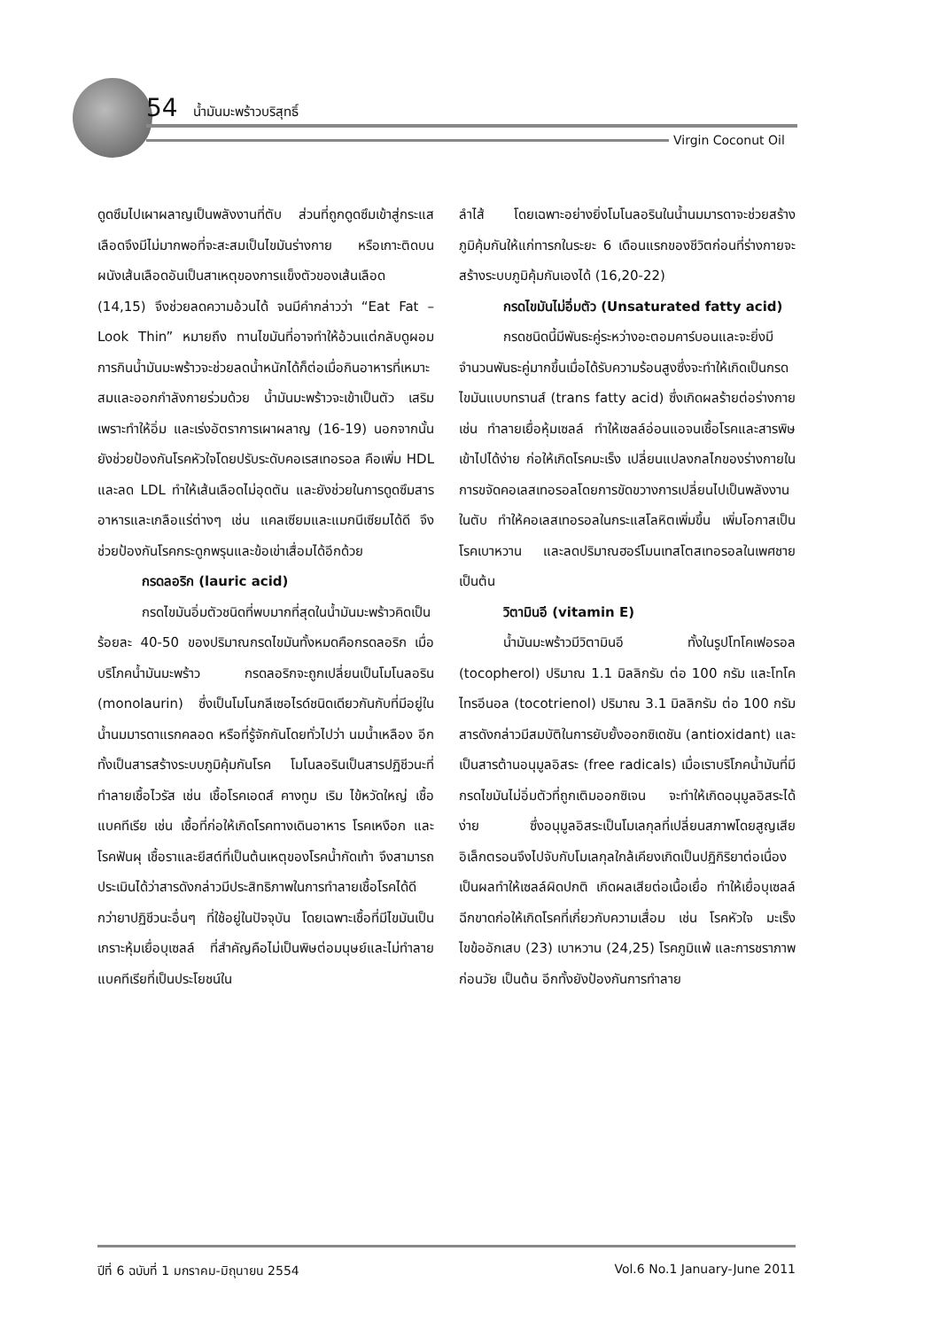54 น้ำมันมะพร้าวบริสุทธิ์
Virgin Coconut Oil
ดูดซึมไปเผาผลาญเป็นพลังงานที่ตับ ส่วนที่ถูกดูดซึมเข้าสู่กระแสเลือดจึงมีไม่มากพอที่จะสะสมเป็นไขมันร่างกาย หรือเกาะติดบนผนังเส้นเลือดอันเป็นสาเหตุของการแข็งตัวของเส้นเลือด (14,15) จึงช่วยลดความอ้วนได้ จนมีคำกล่าวว่า “Eat Fat –Look Thin” หมายถึง ทานไขมันที่อาจทำให้อ้วนแต่กลับดูผอม การกินน้ำมันมะพร้าวจะช่วยลดน้ำหนักได้ก็ต่อเมื่อกินอาหารที่เหมาะสมและออกกำลังกายร่วมด้วย น้ำมันมะพร้าวจะเข้าเป็นตัว เสริมเพราะทำให้อิ่ม และเร่งอัตราการเผาผลาญ (16-19) นอกจากนั้นยังช่วยป้องกันโรคหัวใจโดยปรับระดับคอเรสเทอรอล คือเพิ่ม HDL และลด LDL ทำให้เส้นเลือดไม่อุดตัน และยังช่วยในการดูดซึมสารอาหารและเกลือแร่ต่างๆ เช่น แคลเซียมและแมกนีเซียมได้ดี จึงช่วยป้องกันโรคกระดูกพรุนและข้อเข่าเสื่อมได้อีกด้วย
กรดลอริก (lauric acid)
กรดไขมันอิ่มตัวชนิดที่พบมากที่สุดในน้ำมันมะพร้าวคิดเป็นร้อยละ 40-50 ของปริมาณกรดไขมันทั้งหมดคือกรดลอริก เมื่อบริโภคน้ำมันมะพร้าว กรดลอริกจะถูกเปลี่ยนเป็นโมโนลอริน (monolaurin) ซึ่งเป็นโมโนกลีเซอไรด์ชนิดเดียวกันกับที่มีอยู่ในน้ำนมมารดาแรกคลอด หรือที่รู้จักกันโดยทั่วไปว่า นมน้ำเหลือง อีกทั้งเป็นสารสร้างระบบภูมิคุ้มกันโรค โมโนลอรินเป็นสารปฏิชีวนะที่ทำลายเชื้อไวรัส เช่น เชื้อโรคเอดส์ คางทูม เริม ไข้หวัดใหญ่ เชื้อแบคทีเรีย เช่น เชื้อที่ก่อให้เกิดโรคทางเดินอาหาร โรคเหงือก และโรคฟันผุ เชื้อราและยีสต์ที่เป็นต้นเหตุของโรคน้ำกัดเท้า จึงสามารถประเมินได้ว่าสารดังกล่าวมีประสิทธิภาพในการทำลายเชื้อโรคได้ดีกว่ายาปฏิชีวนะอื่นๆ ที่ใช้อยู่ในปัจจุบัน โดยเฉพาะเชื้อที่มีไขมันเป็นเกราะหุ้มเยื่อบุเซลล์ ที่สำคัญคือไม่เป็นพิษต่อมนุษย์และไม่ทำลายแบคทีเรียที่เป็นประโยชน์ใน
ลำไส้ โดยเฉพาะอย่างยิ่งโมโนลอรินในน้ำนมมารดาจะช่วยสร้างภูมิคุ้มกันให้แก่ทารกในระยะ 6 เดือนแรกของชีวิตก่อนที่ร่างกายจะสร้างระบบภูมิคุ้มกันเองได้ (16,20-22)
กรดไขมันไม่อิ่มตัว (Unsaturated fatty acid)
กรดชนิดนี้มีพันธะคู่ระหว่างอะตอมคาร์บอนและจะยิ่งมีจำนวนพันธะคู่มากขึ้นเมื่อได้รับความร้อนสูงซึ่งจะทำให้เกิดเป็นกรดไขมันแบบทรานส์ (trans fatty acid) ซึ่งเกิดผลร้ายต่อร่างกาย เช่น ทำลายเยื่อหุ้มเซลล์ ทำให้เซลล์อ่อนแอจนเชื้อโรคและสารพิษเข้าไปได้ง่าย ก่อให้เกิดโรคมะเร็ง เปลี่ยนแปลงกลไกของร่างกายในการขจัดคอเลสเทอรอลโดยการขัดขวางการเปลี่ยนไปเป็นพลังงานในตับ ทำให้คอเลสเทอรอลในกระแสโลหิตเพิ่มขึ้น เพิ่มโอกาสเป็นโรคเบาหวาน และลดปริมาณฮอร์โมนเทสโตสเทอรอลในเพศชาย เป็นต้น
วิตามินอี (vitamin E)
น้ำมันมะพร้าวมีวิตามินอี ทั้งในรูปโทโคเฟอรอล (tocopherol) ปริมาณ 1.1 มิลลิกรัม ต่อ 100 กรัม และโทโคไทรอีนอล (tocotrienol) ปริมาณ 3.1 มิลลิกรัม ต่อ 100 กรัม สารดังกล่าวมีสมบัติในการยับยั้งออกซิเดชัน (antioxidant) และเป็นสารต้านอนุมูลอิสระ (free radicals) เมื่อเราบริโภคน้ำมันที่มีกรดไขมันไม่อิ่มตัวที่ถูกเติมออกซิเจน จะทำให้เกิดอนุมูลอิสระได้ง่าย ซึ่งอนุมูลอิสระเป็นโมเลกุลที่เปลี่ยนสภาพโดยสูญเสียอิเล็กตรอนจึงไปจับกับโมเลกุลใกล้เคียงเกิดเป็นปฏิกิริยาต่อเนื่อง เป็นผลทำให้เซลล์ผิดปกติ เกิดผลเสียต่อเนื้อเยื่อ ทำให้เยื่อบุเซลล์ฉีกขาดก่อให้เกิดโรคที่เกี่ยวกับความเสื่อม เช่น โรคหัวใจ มะเร็ง ไขข้ออักเสบ (23) เบาหวาน (24,25) โรคภูมิแพ้ และการชราภาพก่อนวัย เป็นต้น อีกทั้งยังป้องกันการทำลาย
ปีที่ 6 ฉบับที่ 1 มกราคม-มิถุนายน 2554 Vol.6 No.1 January-June 2011